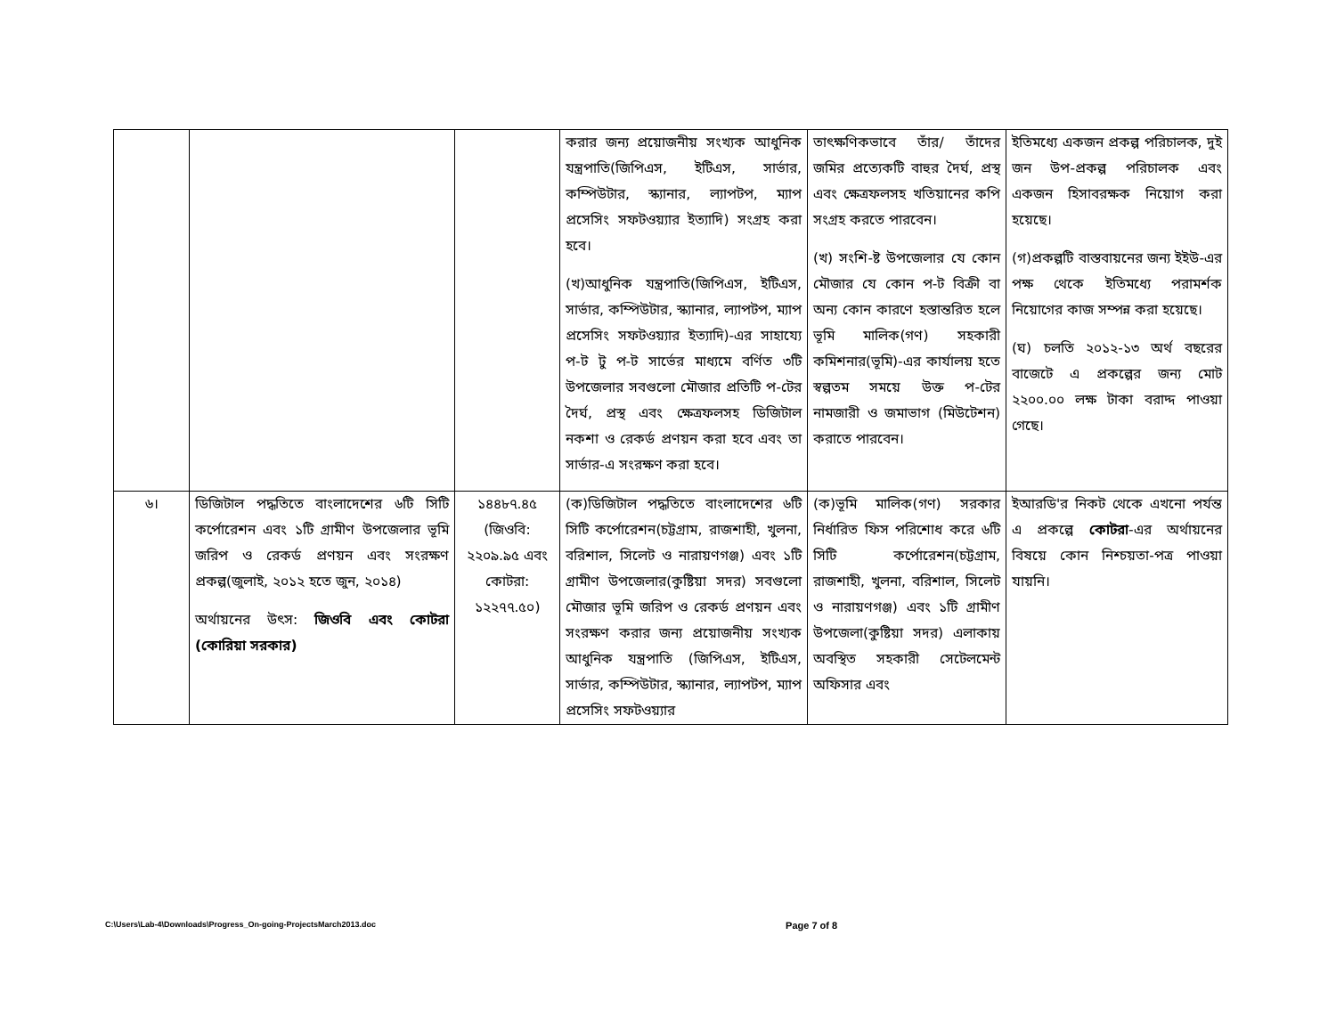| | | | করার জন্য প্রয়োজনীয় সংখ্যক আধুনিক যন্ত্রপাতি(জিপিএস, ইটিএস, সার্ভার, কম্পিউটার, স্ক্যানার, ল্যাপটপ, ম্যাপ প্রসেসিং সফটওয়্যার ইত্যাদি) সংগ্রহ করা হবে। (খ)আধুনিক যন্ত্রপাতি(জিপিএস, ইটিএস, সার্ভার, কম্পিউটার, স্ক্যানার, ল্যাপটপ, ম্যাপ প্রসেসিং সফটওয়্যার ইত্যাদি)-এর সাহায্যে প-ট টু প-ট সার্ভের মাধ্যমে বর্ণিত ৩টি উপজেলার সবগুলো মৌজার প্রতিটি প-টের দৈর্ঘ, প্রস্থ এবং ক্ষেত্রফলসহ ডিজিটাল নকশা ও রেকর্ড প্রণয়ন করা হবে এবং তা সার্ভার-এ সংরক্ষণ করা হবে। | তাৎক্ষণিকভাবে তাঁর/ তাঁদের জমির প্রত্যেকটি বাহুর দৈর্ঘ, প্রস্থ এবং ক্ষেত্রফলসহ খতিয়ানের কপি সংগ্রহ করতে পারবেন। (খ) সংশি-ষ্ট উপজেলার যে কোন মৌজার যে কোন প-ট বিক্রী বা অন্য কোন কারণে হস্তান্তরিত হলে ভূমি মালিক(গণ) সহকারী কমিশনার(ভূমি)-এর কার্যালয় হতে স্বল্পতম সময়ে উক্ত প-টের নামজারী ও জমাভাগ (মিউটেশন) করাতে পারবেন। | ইতিমধ্যে একজন প্রকল্প পরিচালক, দুই জন উপ-প্রকল্প পরিচালক এবং একজন হিসাবরক্ষক নিয়োগ করা হয়েছে। (গ)প্রকল্পটি বাস্তবায়নের জন্য ইইউ-এর পক্ষ থেকে ইতিমধ্যে পরামর্শক নিয়োগের কাজ সম্পন্ন করা হয়েছে। (ঘ) চলতি ২০১২-১৩ অর্থ বছরের বাজেটে এ প্রকল্পের জন্য মোট ২২০০.০০ লক্ষ টাকা বরাদ্দ পাওয়া গেছে। |
| ৬। | ডিজিটাল পদ্ধতিতে বাংলাদেশের ৬টি সিটি কর্পোরেশন এবং ১টি গ্রামীণ উপজেলার ভূমি জরিপ ও রেকর্ড প্রণয়ন এবং সংরক্ষণ প্রকল্প(জুলাই, ২০১২ হতে জুন, ২০১৪) অর্থায়নের উৎস: জিওবি এবং কোটরা (কোরিয়া সরকার) | ১৪৪৮৭.৪৫ (জিওবি: ২২০৯.৯৫ এবং কোটরা: ১২২৭৭.৫০) | (ক)ডিজিটাল পদ্ধতিতে বাংলাদেশের ৬টি সিটি কর্পোরেশন(চট্টগ্রাম, রাজশাহী, খুলনা, বরিশাল, সিলেট ও নারায়ণগঞ্জ) এবং ১টি গ্রামীণ উপজেলার(কুষ্টিয়া সদর) সবগুলো মৌজার ভূমি জরিপ ও রেকর্ড প্রণয়ন এবং সংরক্ষণ করার জন্য প্রয়োজনীয় সংখ্যক আধুনিক যন্ত্রপাতি (জিপিএস, ইটিএস, সার্ভার, কম্পিউটার, স্ক্যানার, ল্যাপটপ, ম্যাপ প্রসেসিং সফটওয়্যার | (ক)ভূমি মালিক(গণ) সরকার নির্ধারিত ফিস পরিশোধ করে ৬টি সিটি কর্পোরেশন(চট্টগ্রাম, রাজশাহী, খুলনা, বরিশাল, সিলেট ও নারায়ণগঞ্জ) এবং ১টি গ্রামীণ উপজেলা(কুষ্টিয়া সদর) এলাকায় অবস্থিত সহকারী সেটেলমেন্ট অফিসার এবং | ইআরডি'র নিকট থেকে এখনো পর্যন্ত এ প্রকল্পে কোটরা -এর অর্থায়নের বিষয়ে কোন নিশ্চয়তা-পত্র পাওয়া যায়নি। |
C:\Users\Lab-4\Downloads\Progress_On-going-ProjectsMarch2013.doc Page 7 of 8